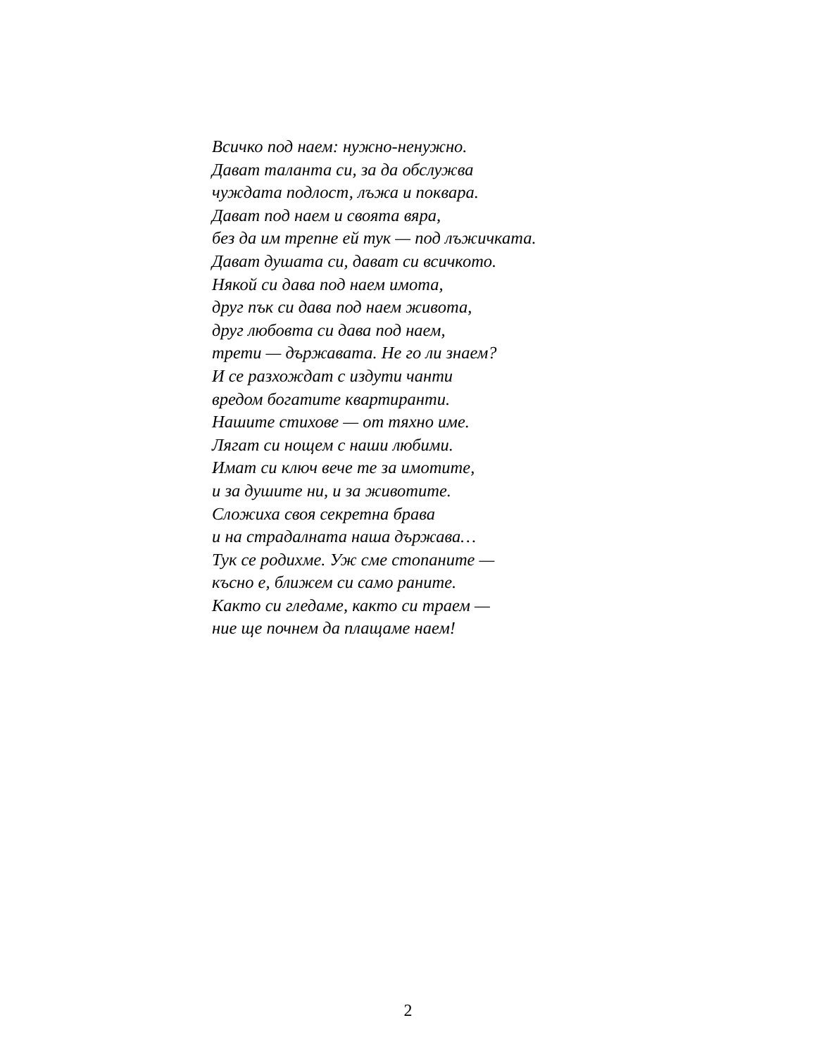Всичко под наем: нужно-ненужно.
Дават таланта си, за да обслужва
чуждата подлост, лъжа и поквара.
Дават под наем и своята вяра,
без да им трепне ей тук — под лъжичката.
Дават душата си, дават си всичкото.
Някой си дава под наем имота,
друг пък си дава под наем живота,
друг любовта си дава под наем,
трети — държавата. Не го ли знаем?
И се разхождат с издути чанти
вредом богатите квартиранти.
Нашите стихове — от тяхно име.
Лягат си нощем с наши любими.
Имат си ключ вече те за имотите,
и за душите ни, и за животите.
Сложиха своя секретна брава
и на страдалната наша държава…
Тук се родихме. Уж сме стопаните —
късно е, ближем си само раните.
Както си гледаме, както си траем —
ние ще почнем да плащаме наем!
2